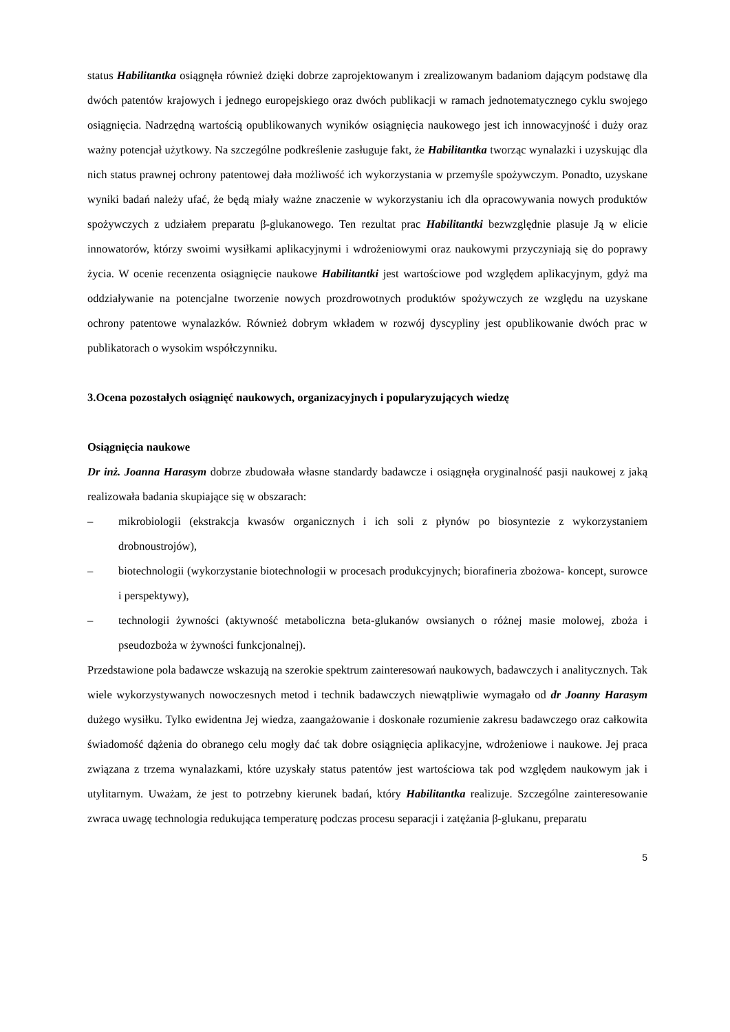status Habilitantka osiągnęła również dzięki dobrze zaprojektowanym i zrealizowanym badaniom dającym podstawę dla dwóch patentów krajowych i jednego europejskiego oraz dwóch publikacji w ramach jednotematycznego cyklu swojego osiągnięcia. Nadrzędną wartością opublikowanych wyników osiągnięcia naukowego jest ich innowacyjność i duży oraz ważny potencjał użytkowy. Na szczególne podkreślenie zasługuje fakt, że Habilitantka tworząc wynalazki i uzyskując dla nich status prawnej ochrony patentowej dała możliwość ich wykorzystania w przemyśle spożywczym. Ponadto, uzyskane wyniki badań należy ufać, że będą miały ważne znaczenie w wykorzystaniu ich dla opracowywania nowych produktów spożywczych z udziałem preparatu β-glukanowego. Ten rezultat prac Habilitantki bezwzględnie plasuje Ją w elicie innowatorów, którzy swoimi wysiłkami aplikacyjnymi i wdrożeniowymi oraz naukowymi przyczyniają się do poprawy życia. W ocenie recenzenta osiągnięcie naukowe Habilitantki jest wartościowe pod względem aplikacyjnym, gdyż ma oddziaływanie na potencjalne tworzenie nowych prozdrowotnych produktów spożywczych ze względu na uzyskane ochrony patentowe wynalazków. Również dobrym wkładem w rozwój dyscypliny jest opublikowanie dwóch prac w publikatorach o wysokim współczynniku.
3.Ocena pozostałych osiągnięć naukowych, organizacyjnych i popularyzujących wiedzę
Osiągnięcia naukowe
Dr inż. Joanna Harasym dobrze zbudowała własne standardy badawcze i osiągnęła oryginalność pasji naukowej z jaką realizowała badania skupiające się w obszarach:
– mikrobiologii (ekstrakcja kwasów organicznych i ich soli z płynów po biosyntezie z wykorzystaniem drobnoustrojów),
– biotechnologii (wykorzystanie biotechnologii w procesach produkcyjnych; biorafineria zbożowa- koncept, surowce i perspektywy),
– technologii żywności (aktywność metaboliczna beta-glukanów owsianych o różnej masie molowej, zboża i pseudozboża w żywności funkcjonalnej).
Przedstawione pola badawcze wskazują na szerokie spektrum zainteresowań naukowych, badawczych i analitycznych. Tak wiele wykorzystywanych nowoczesnych metod i technik badawczych niewątpliwie wymagało od dr Joanny Harasym dużego wysiłku. Tylko ewidentna Jej wiedza, zaangażowanie i doskonałe rozumienie zakresu badawczego oraz całkowita świadomość dążenia do obranego celu mogły dać tak dobre osiągnięcia aplikacyjne, wdrożeniowe i naukowe. Jej praca związana z trzema wynalazkami, które uzyskały status patentów jest wartościowa tak pod względem naukowym jak i utylitarnym. Uważam, że jest to potrzebny kierunek badań, który Habilitantka realizuje. Szczególne zainteresowanie zwraca uwagę technologia redukująca temperaturę podczas procesu separacji i zatężania β-glukanu, preparatu
5